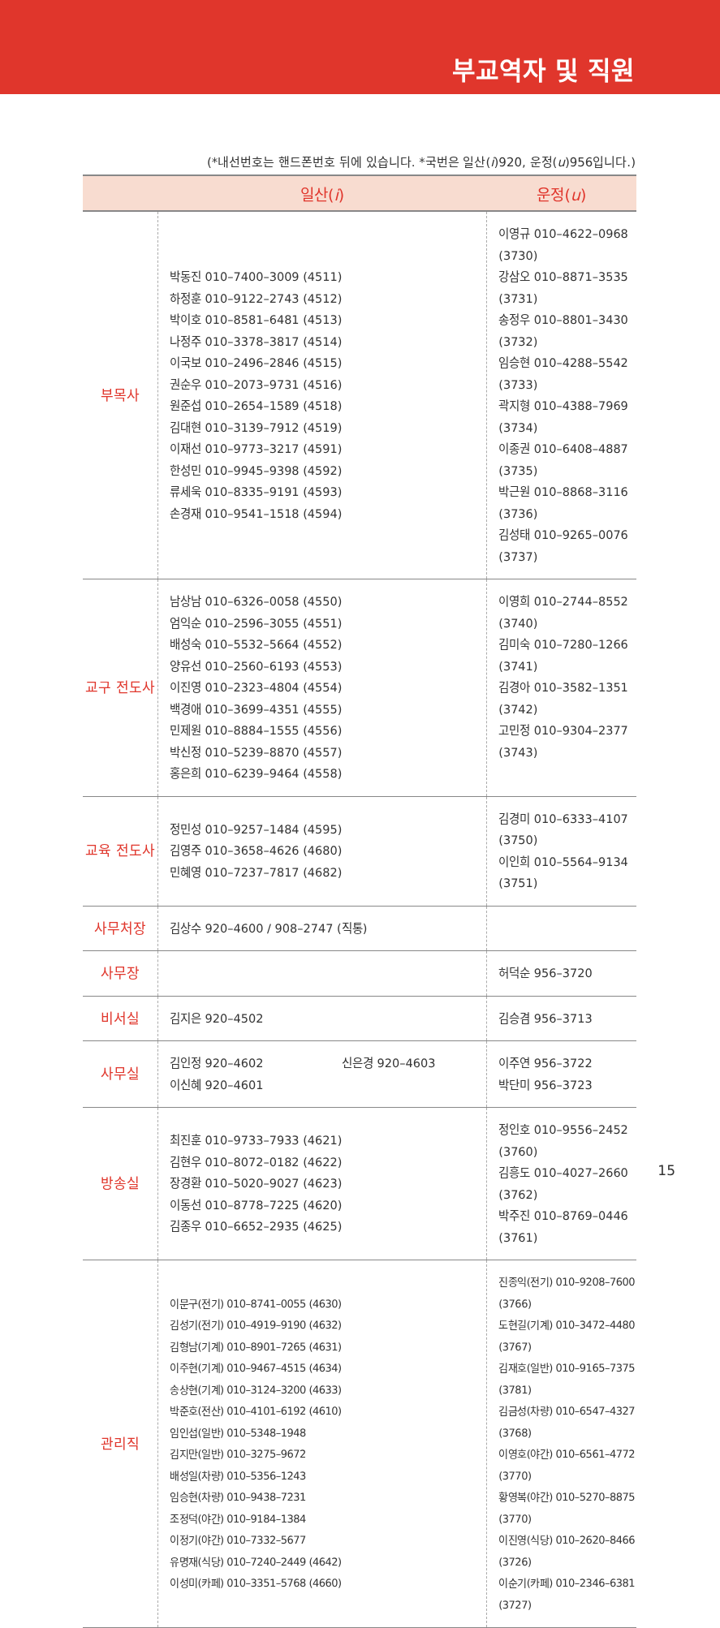부교역자 및 직원
(*내선번호는 핸드폰번호 뒤에 있습니다. *국번은 일산(i)920, 운정(u)956입니다.)
| | 일산( i ) | 운정( u ) |
| --- | --- | --- |
| 부목사 | 박동진 010–7400–3009 (4511) 하정훈 010–9122–2743 (4512) 박이호 010–8581–6481 (4513) 나정주 010–3378–3817 (4514) 이국보 010–2496–2846 (4515) 권순우 010–2073–9731 (4516) 원준섭 010–2654–1589 (4518) 김대현 010–3139–7912 (4519) 이재선 010–9773–3217 (4591) 한성민 010–9945–9398 (4592) 류세욱 010–8335–9191 (4593) 손경재 010–9541–1518 (4594) | 이영규 010–4622–0968 (3730) 강삼오 010–8871–3535 (3731) 송정우 010–8801–3430 (3732) 임승현 010–4288–5542 (3733) 곽지형 010–4388–7969 (3734) 이종권 010–6408–4887 (3735) 박근원 010–8868–3116 (3736) 김성태 010–9265–0076 (3737) |
| 교구 전도사 | 남상남 010–6326–0058 (4550) 엄익순 010–2596–3055 (4551) 배성숙 010–5532–5664 (4552) 양유선 010–2560–6193 (4553) 이진영 010–2323–4804 (4554) 백경애 010–3699–4351 (4555) 민제원 010–8884–1555 (4556) 박신정 010–5239–8870 (4557) 홍은희 010–6239–9464 (4558) | 이영희 010–2744–8552 (3740) 김미숙 010–7280–1266 (3741) 김경아 010–3582–1351 (3742) 고민정 010–9304–2377 (3743) |
| 교육 전도사 | 정민성 010–9257–1484 (4595) 김영주 010–3658–4626 (4680) 민혜영 010–7237–7817 (4682) | 김경미 010–6333–4107 (3750) 이인희 010–5564–9134 (3751) |
| 사무처장 | 김상수 920–4600 / 908–2747 (직통) | |
| 사무장 | | 허덕순 956–3720 |
| 비서실 | 김지은 920–4502 | 김승겸 956–3713 |
| 사무실 | 김인정 920–4602 이신혜 920–4601 신은경 920–4603 | 이주연 956–3722 박단미 956–3723 |
| 방송실 | 최진훈 010–9733–7933 (4621) 김현우 010–8072–0182 (4622) 장경환 010–5020–9027 (4623) 이동선 010–8778–7225 (4620) 김종우 010–6652–2935 (4625) | 정인호 010–9556–2452 (3760) 김흥도 010–4027–2660 (3762) 박주진 010–8769–0446 (3761) |
| 관리직 | 이문구(전기) 010–8741–0055 (4630) 김성기(전기) 010–4919–9190 (4632) 김형남(기계) 010–8901–7265 (4631) 이주현(기계) 010–9467–4515 (4634) 송상현(기계) 010–3124–3200 (4633) 박준호(전산) 010–4101–6192 (4610) 임인섭(일반) 010–5348–1948 김지만(일반) 010–3275–9672 배성일(차량) 010–5356–1243 임승현(차량) 010–9438–7231 조정덕(야간) 010–9184–1384 이정기(야간) 010–7332–5677 유명재(식당) 010–7240–2449 (4642) 이성미(카페) 010–3351–5768 (4660) | 진종익(전기) 010–9208–7600 (3766) 도현길(기계) 010–3472–4480 (3767) 김재호(일반) 010–9165–7375 (3781) 김금성(차량) 010–6547–4327 (3768) 이영호(야간) 010–6561–4772 (3770) 황영복(야간) 010–5270–8875 (3770) 이진영(식당) 010–2620–8466 (3726) 이순기(카페) 010–2346–6381 (3727) |
15